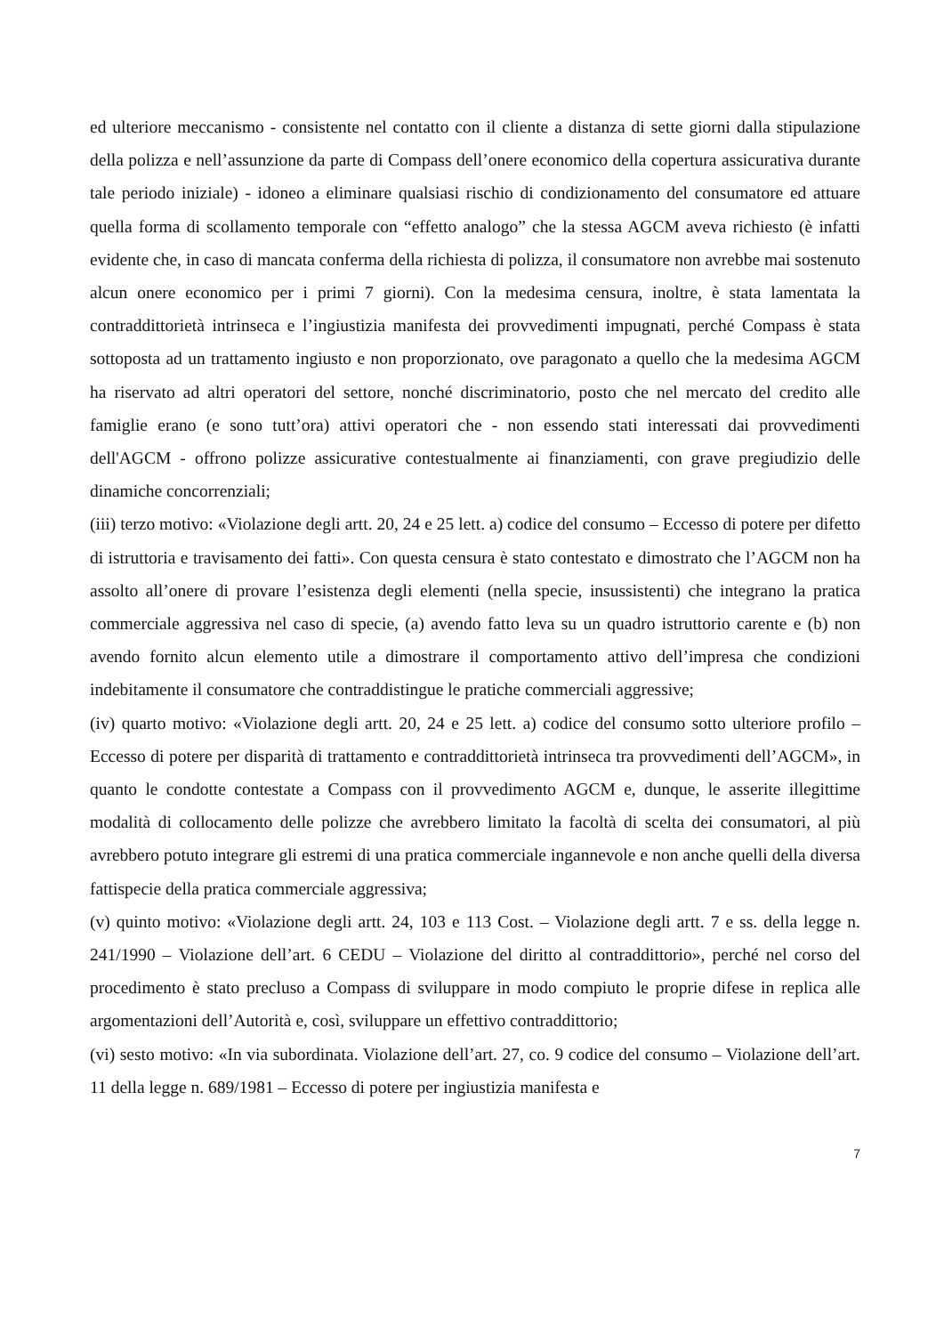ed ulteriore meccanismo - consistente nel contatto con il cliente a distanza di sette giorni dalla stipulazione della polizza e nell’assunzione da parte di Compass dell’onere economico della copertura assicurativa durante tale periodo iniziale) - idoneo a eliminare qualsiasi rischio di condizionamento del consumatore ed attuare quella forma di scollamento temporale con “effetto analogo” che la stessa AGCM aveva richiesto (è infatti evidente che, in caso di mancata conferma della richiesta di polizza, il consumatore non avrebbe mai sostenuto alcun onere economico per i primi 7 giorni). Con la medesima censura, inoltre, è stata lamentata la contraddittorietà intrinseca e l’ingiustizia manifesta dei provvedimenti impugnati, perché Compass è stata sottoposta ad un trattamento ingiusto e non proporzionato, ove paragonato a quello che la medesima AGCM ha riservato ad altri operatori del settore, nonché discriminatorio, posto che nel mercato del credito alle famiglie erano (e sono tutt’ora) attivi operatori che - non essendo stati interessati dai provvedimenti dell'AGCM - offrono polizze assicurative contestualmente ai finanziamenti, con grave pregiudizio delle dinamiche concorrenziali;
(iii) terzo motivo: «Violazione degli artt. 20, 24 e 25 lett. a) codice del consumo – Eccesso di potere per difetto di istruttoria e travisamento dei fatti». Con questa censura è stato contestato e dimostrato che l’AGCM non ha assolto all’onere di provare l’esistenza degli elementi (nella specie, insussistenti) che integrano la pratica commerciale aggressiva nel caso di specie, (a) avendo fatto leva su un quadro istruttorio carente e (b) non avendo fornito alcun elemento utile a dimostrare il comportamento attivo dell’impresa che condizioni indebitamente il consumatore che contraddistingue le pratiche commerciali aggressive;
(iv) quarto motivo: «Violazione degli artt. 20, 24 e 25 lett. a) codice del consumo sotto ulteriore profilo – Eccesso di potere per disparità di trattamento e contraddittorietà intrinseca tra provvedimenti dell’AGCM», in quanto le condotte contestate a Compass con il provvedimento AGCM e, dunque, le asserite illegittime modalità di collocamento delle polizze che avrebbero limitato la facoltà di scelta dei consumatori, al più avrebbero potuto integrare gli estremi di una pratica commerciale ingannevole e non anche quelli della diversa fattispecie della pratica commerciale aggressiva;
(v) quinto motivo: «Violazione degli artt. 24, 103 e 113 Cost. – Violazione degli artt. 7 e ss. della legge n. 241/1990 – Violazione dell’art. 6 CEDU – Violazione del diritto al contraddittorio», perché nel corso del procedimento è stato precluso a Compass di sviluppare in modo compiuto le proprie difese in replica alle argomentazioni dell’Autorità e, così, sviluppare un effettivo contraddittorio;
(vi) sesto motivo: «In via subordinata. Violazione dell’art. 27, co. 9 codice del consumo – Violazione dell’art. 11 della legge n. 689/1981 – Eccesso di potere per ingiustizia manifesta e
7